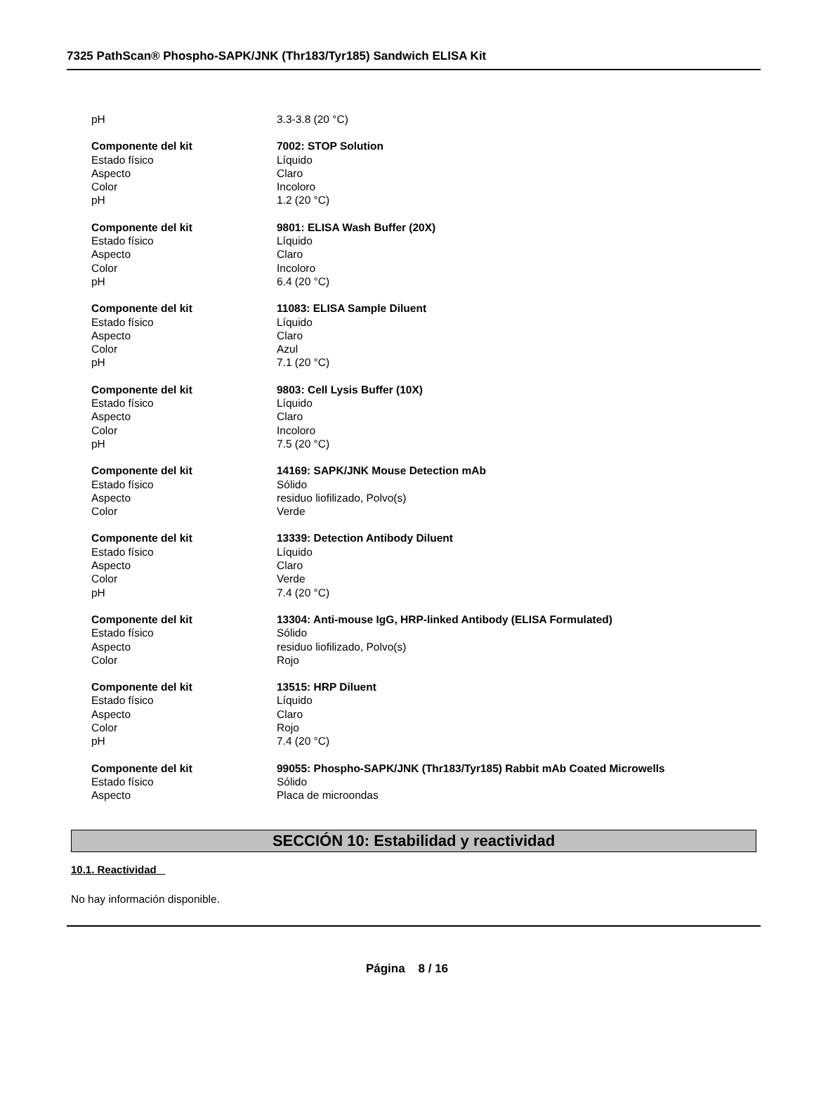7325 PathScan® Phospho-SAPK/JNK (Thr183/Tyr185) Sandwich ELISA Kit
pH 3.3-3.8 (20 °C)
Componente del kit 7002: STOP Solution
Estado físico Líquido
Aspecto Claro
Color Incoloro
pH 1.2 (20 °C)
Componente del kit 9801: ELISA Wash Buffer (20X)
Estado físico Líquido
Aspecto Claro
Color Incoloro
pH 6.4 (20 °C)
Componente del kit 11083: ELISA Sample Diluent
Estado físico Líquido
Aspecto Claro
Color Azul
pH 7.1 (20 °C)
Componente del kit 9803: Cell Lysis Buffer (10X)
Estado físico Líquido
Aspecto Claro
Color Incoloro
pH 7.5 (20 °C)
Componente del kit 14169: SAPK/JNK Mouse Detection mAb
Estado físico Sólido
Aspecto residuo liofilizado, Polvo(s)
Color Verde
Componente del kit 13339: Detection Antibody Diluent
Estado físico Líquido
Aspecto Claro
Color Verde
pH 7.4 (20 °C)
Componente del kit 13304: Anti-mouse IgG, HRP-linked Antibody (ELISA Formulated)
Estado físico Sólido
Aspecto residuo liofilizado, Polvo(s)
Color Rojo
Componente del kit 13515: HRP Diluent
Estado físico Líquido
Aspecto Claro
Color Rojo
pH 7.4 (20 °C)
Componente del kit 99055: Phospho-SAPK/JNK (Thr183/Tyr185) Rabbit mAb Coated Microwells
Estado físico Sólido
Aspecto Placa de microondas
SECCIÓN 10: Estabilidad y reactividad
10.1. Reactividad
No hay información disponible.
Página 8 / 16